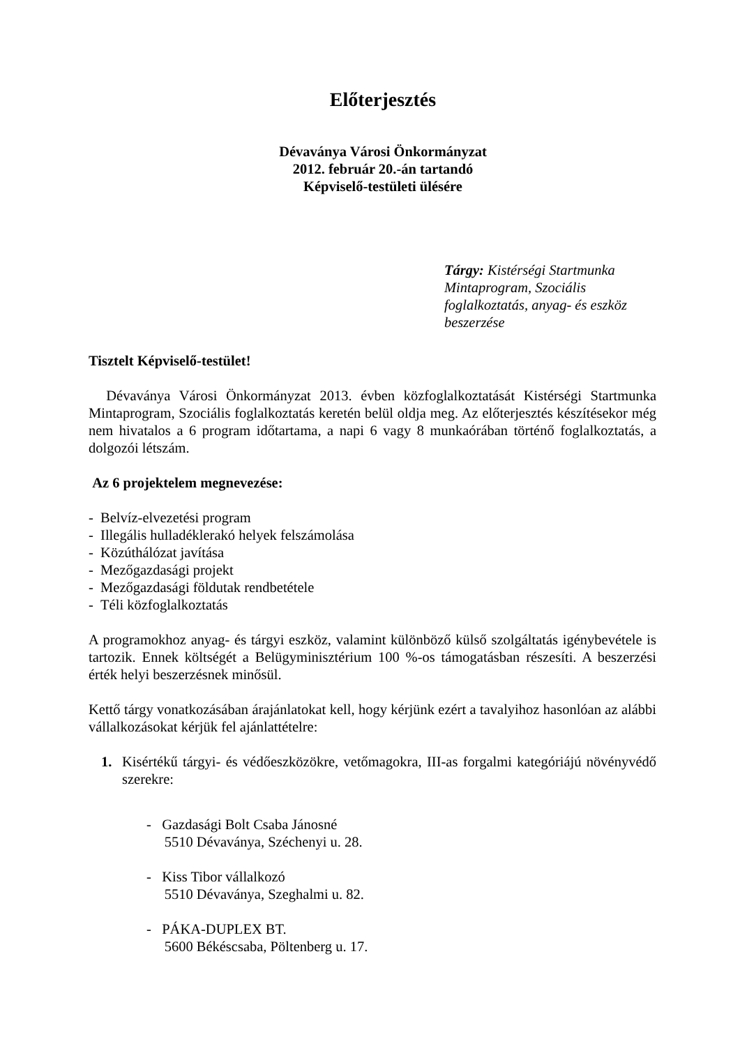Előterjesztés
Dévaványa Városi Önkormányzat
2012. február 20.-án tartandó
Képviselő-testületi ülésére
Tárgy: Kistérségi Startmunka
Mintaprogram, Szociális
foglalkoztatás, anyag- és eszköz
beszerzése
Tisztelt Képviselő-testület!
Dévaványa Városi Önkormányzat 2013. évben közfoglalkoztatását Kistérségi Startmunka Mintaprogram, Szociális foglalkoztatás keretén belül oldja meg. Az előterjesztés készítésekor még nem hivatalos a 6 program időtartama, a napi 6 vagy 8 munkaórában történő foglalkoztatás, a dolgozói létszám.
Az 6 projektelem megnevezése:
- Belvíz-elvezetési program
- Illegális hulladéklerakó helyek felszámolása
- Közúthálózat javítása
- Mezőgazdasági projekt
- Mezőgazdasági földutak rendbetétele
- Téli közfoglalkoztatás
A programokhoz anyag- és tárgyi eszköz, valamint különböző külső szolgáltatás igénybevétele is tartozik. Ennek költségét a Belügyminisztérium 100 %-os támogatásban részesíti. A beszerzési érték helyi beszerzésnek minősül.
Kettő tárgy vonatkozásában árajánlatokat kell, hogy kérjünk ezért a tavalyihoz hasonlóan az alábbi vállalkozásokat kérjük fel ajánlattételre:
1. Kisértékű tárgyi- és védőeszközökre, vetőmagokra, III-as forgalmi kategóriájú növényvédő szerekre:
- Gazdasági Bolt Csaba Jánosné
5510 Dévaványa, Széchenyi u. 28.
- Kiss Tibor vállalkozó
5510 Dévaványa, Szeghalmi u. 82.
- PÁKA-DUPLEX BT.
5600 Békéscsaba, Pöltenberg u. 17.